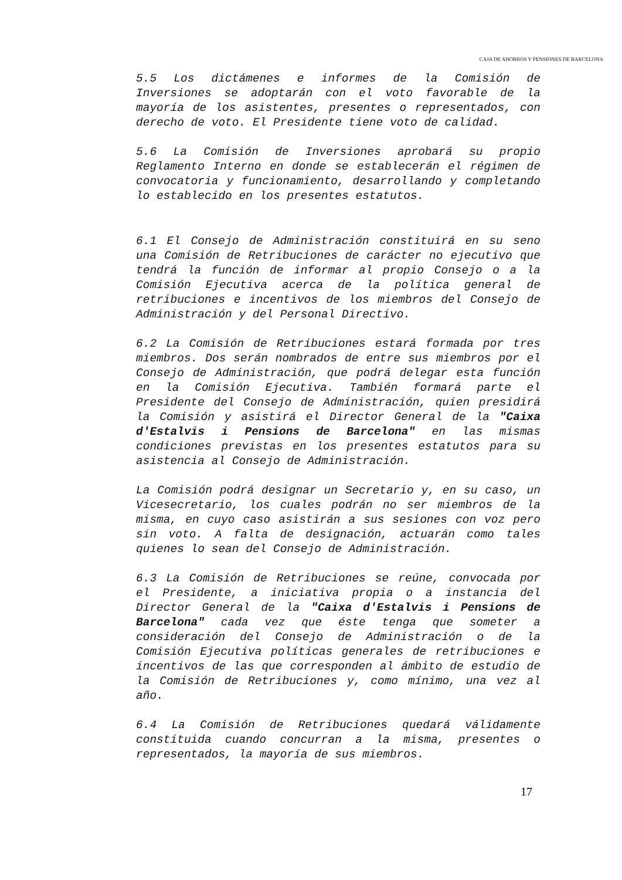CAJA DE AHORROS Y PENSIONES DE BARCELONA
5.5 Los dictámenes e informes de la Comisión de Inversiones se adoptarán con el voto favorable de la mayoría de los asistentes, presentes o representados, con derecho de voto. El Presidente tiene voto de calidad.
5.6 La Comisión de Inversiones aprobará su propio Reglamento Interno en donde se establecerán el régimen de convocatoria y funcionamiento, desarrollando y completando lo establecido en los presentes estatutos.
6.1 El Consejo de Administración constituirá en su seno una Comisión de Retribuciones de carácter no ejecutivo que tendrá la función de informar al propio Consejo o a la Comisión Ejecutiva acerca de la política general de retribuciones e incentivos de los miembros del Consejo de Administración y del Personal Directivo.
6.2 La Comisión de Retribuciones estará formada por tres miembros. Dos serán nombrados de entre sus miembros por el Consejo de Administración, que podrá delegar esta función en la Comisión Ejecutiva. También formará parte el Presidente del Consejo de Administración, quien presidirá la Comisión y asistirá el Director General de la "Caixa d'Estalvis i Pensions de Barcelona" en las mismas condiciones previstas en los presentes estatutos para su asistencia al Consejo de Administración.
La Comisión podrá designar un Secretario y, en su caso, un Vicesecretario, los cuales podrán no ser miembros de la misma, en cuyo caso asistirán a sus sesiones con voz pero sin voto. A falta de designación, actuarán como tales quienes lo sean del Consejo de Administración.
6.3 La Comisión de Retribuciones se reúne, convocada por el Presidente, a iniciativa propia o a instancia del Director General de la "Caixa d'Estalvis i Pensions de Barcelona" cada vez que éste tenga que someter a consideración del Consejo de Administración o de la Comisión Ejecutiva políticas generales de retribuciones e incentivos de las que corresponden al ámbito de estudio de la Comisión de Retribuciones y, como mínimo, una vez al año.
6.4 La Comisión de Retribuciones quedará válidamente constituida cuando concurran a la misma, presentes o representados, la mayoría de sus miembros.
17